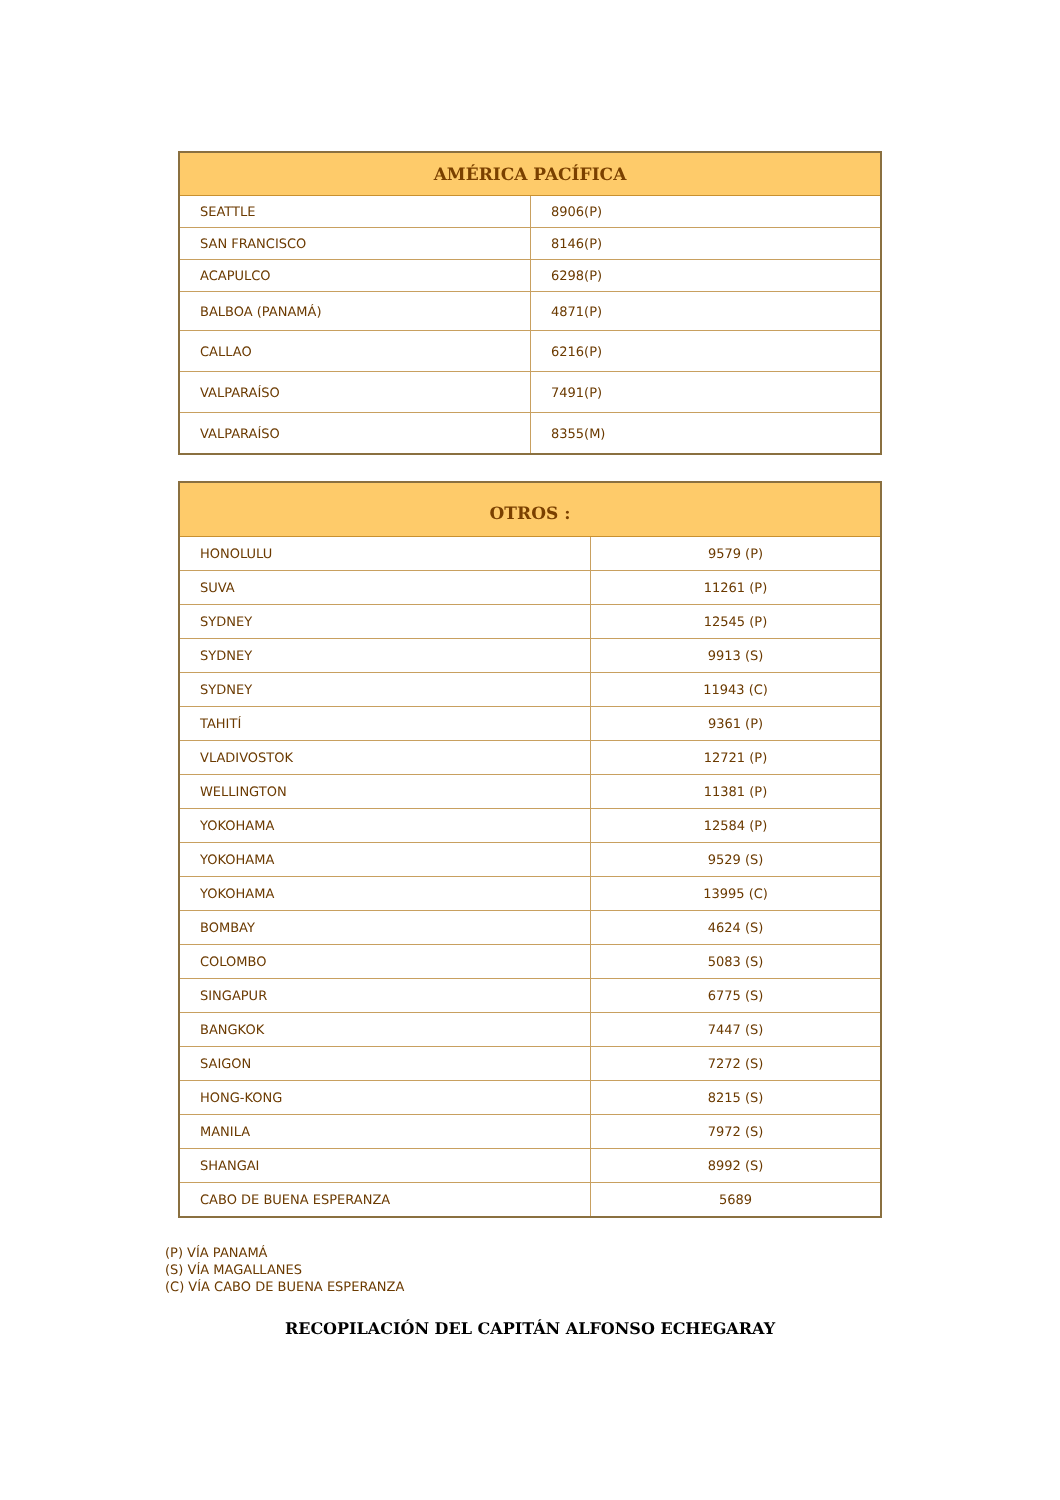| AMÉRICA PACÍFICA | |
| --- | --- |
| SEATTLE | 8906(P) |
| SAN FRANCISCO | 8146(P) |
| ACAPULCO | 6298(P) |
| BALBOA (PANAMÁ) | 4871(P) |
| CALLAO | 6216(P) |
| VALPARAÍSO | 7491(P) |
| VALPARAÍSO | 8355(M) |
| OTROS : | |
| --- | --- |
| HONOLULU | 9579 (P) |
| SUVA | 11261 (P) |
| SYDNEY | 12545 (P) |
| SYDNEY | 9913 (S) |
| SYDNEY | 11943 (C) |
| TAHITÍ | 9361 (P) |
| VLADIVOSTOK | 12721 (P) |
| WELLINGTON | 11381 (P) |
| YOKOHAMA | 12584 (P) |
| YOKOHAMA | 9529 (S) |
| YOKOHAMA | 13995 (C) |
| BOMBAY | 4624 (S) |
| COLOMBO | 5083 (S) |
| SINGAPUR | 6775 (S) |
| BANGKOK | 7447 (S) |
| SAIGON | 7272 (S) |
| HONG-KONG | 8215 (S) |
| MANILA | 7972 (S) |
| SHANGAI | 8992 (S) |
| CABO DE BUENA ESPERANZA | 5689 |
(P) VÍA PANAMÁ
(S) VÍA MAGALLANES
(C) VÍA CABO DE BUENA ESPERANZA
RECOPILACIÓN DEL CAPITÁN ALFONSO ECHEGARAY